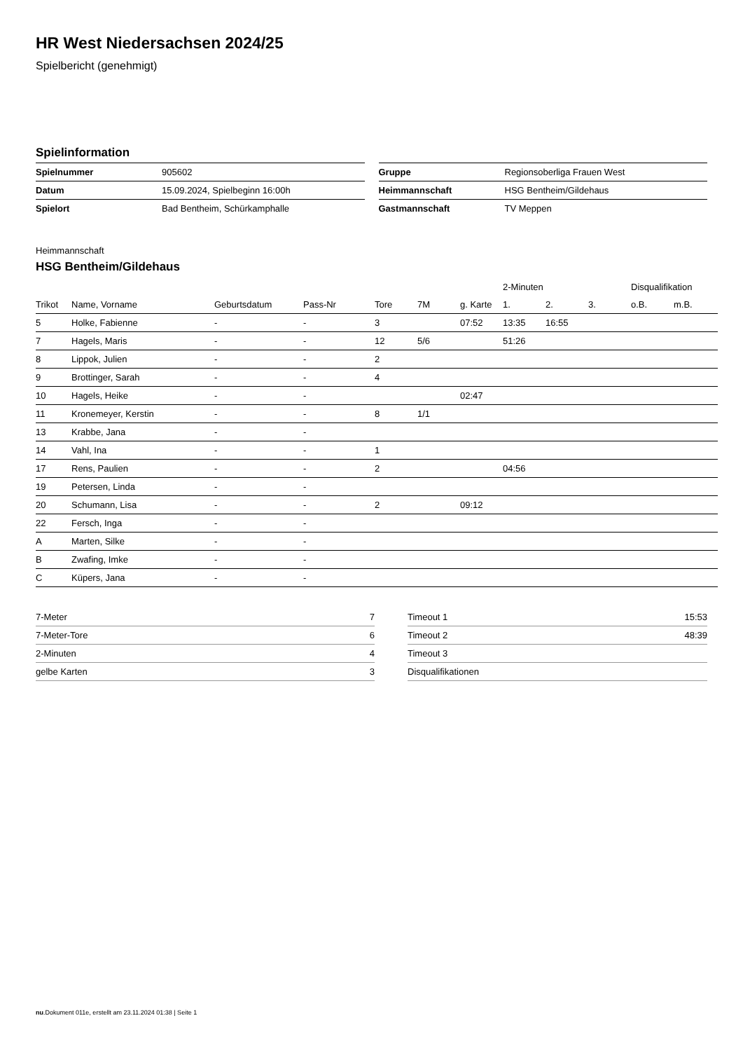HR West Niedersachsen 2024/25
Spielbericht (genehmigt)
Spielinformation
| Spielnummer | 905602 |
| Datum | 15.09.2024, Spielbeginn 16:00h |
| Spielort | Bad Bentheim, Schürkamphalle |
| Gruppe | Regionsoberliga Frauen West |
| Heimmannschaft | HSG Bentheim/Gildehaus |
| Gastmannschaft | TV Meppen |
Heimmannschaft
HSG Bentheim/Gildehaus
| | | | | | | | 2-Minuten | | | Disqualifikation | |
| --- | --- | --- | --- | --- | --- | --- | --- | --- | --- | --- | --- |
| Trikot | Name, Vorname | Geburtsdatum | Pass-Nr | Tore | 7M | g. Karte | 1. | 2. | 3. | o.B. | m.B. |
| 5 | Holke, Fabienne | - | - | 3 | | 07:52 | 13:35 | 16:55 | | | |
| 7 | Hagels, Maris | - | - | 12 | 5/6 | | 51:26 | | | | |
| 8 | Lippok, Julien | - | - | 2 | | | | | | | |
| 9 | Brottinger, Sarah | - | - | 4 | | | | | | | |
| 10 | Hagels, Heike | - | - | | | 02:47 | | | | | |
| 11 | Kronemeyer, Kerstin | - | - | 8 | 1/1 | | | | | | |
| 13 | Krabbe, Jana | - | - | | | | | | | | |
| 14 | Vahl, Ina | - | - | 1 | | | | | | | |
| 17 | Rens, Paulien | - | - | 2 | | | 04:56 | | | | |
| 19 | Petersen, Linda | - | - | | | | | | | | |
| 20 | Schumann, Lisa | - | - | 2 | | 09:12 | | | | | |
| 22 | Fersch, Inga | - | - | | | | | | | | |
| A | Marten, Silke | - | - | | | | | | | | |
| B | Zwafing, Imke | - | - | | | | | | | | |
| C | Küpers, Jana | - | - | | | | | | | | |
| 7-Meter | 7 |
| 7-Meter-Tore | 6 |
| 2-Minuten | 4 |
| gelbe Karten | 3 |
| Timeout 1 | 15:53 |
| Timeout 2 | 48:39 |
| Timeout 3 | |
| Disqualifikationen | |
nu.Dokument 011e, erstellt am 23.11.2024 01:38 | Seite 1